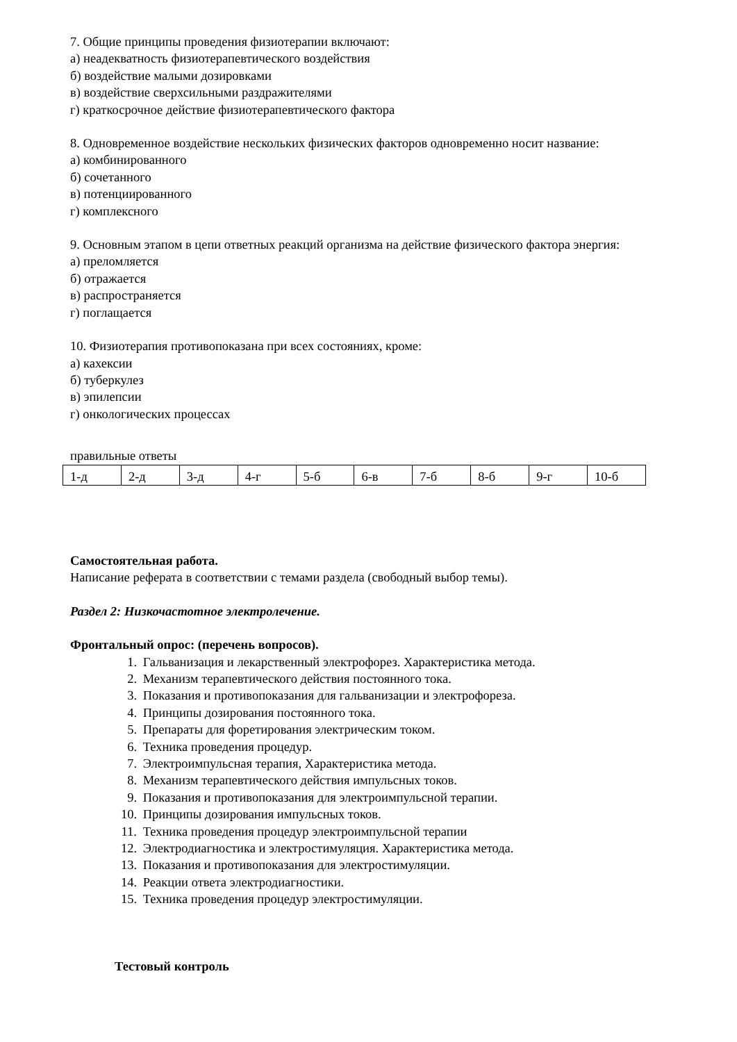7. Общие принципы проведения физиотерапии включают:
а) неадекватность физиотерапевтического воздействия
б) воздействие малыми дозировками
в) воздействие сверхсильными раздражителями
г) краткосрочное действие физиотерапевтического фактора
8. Одновременное воздействие нескольких физических факторов одновременно носит название:
а) комбинированного
б) сочетанного
в) потенциированного
г) комплексного
9. Основным этапом в цепи ответных реакций организма на действие физического фактора энергия:
а) преломляется
б) отражается
в) распространяется
г) поглащается
10. Физиотерапия противопоказана при всех состояниях, кроме:
а) кахексии
б) туберкулез
в) эпилепсии
г) онкологических процессах
правильные ответы
| 1-д | 2-д | 3-д | 4-г | 5-б | 6-в | 7-б | 8-б | 9-г | 10-б |
Самостоятельная работа.
Написание реферата в соответствии с темами раздела (свободный выбор темы).
Раздел 2: Низкочастотное электролечение.
Фронтальный опрос: (перечень вопросов).
1. Гальванизация и лекарственный электрофорез. Характеристика метода.
2. Механизм терапевтического действия постоянного тока.
3. Показания и противопоказания для гальванизации и электрофореза.
4. Принципы дозирования постоянного тока.
5. Препараты для форетирования электрическим током.
6. Техника проведения процедур.
7. Электроимпульсная терапия, Характеристика метода.
8. Механизм терапевтического действия импульсных токов.
9. Показания и противопоказания для электроимпульсной терапии.
10. Принципы дозирования импульсных токов.
11. Техника проведения процедур электроимпульсной терапии
12. Электродиагностика и электростимуляция. Характеристика метода.
13. Показания и противопоказания для электростимуляции.
14. Реакции ответа электродиагностики.
15. Техника проведения процедур электростимуляции.
Тестовый контроль